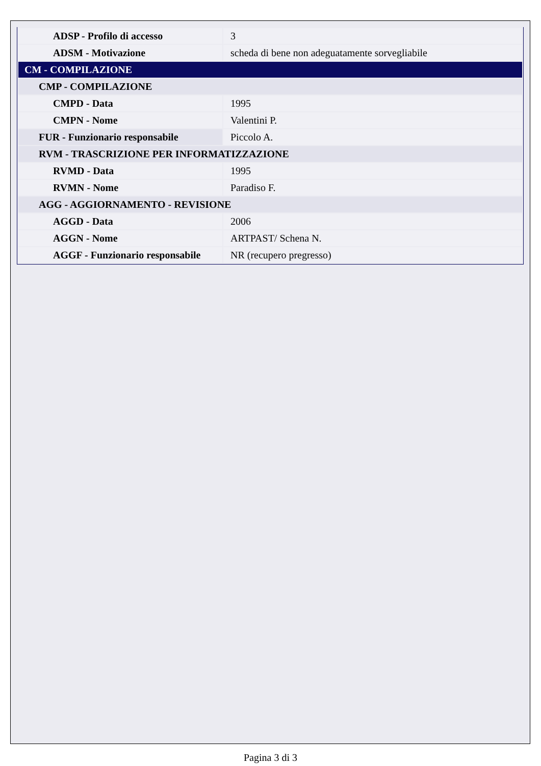| ADSP - Profilo di accesso | 3 |
| ADSM - Motivazione | scheda di bene non adeguatamente sorvegliabile |
| CM - COMPILAZIONE | |
| CMP - COMPILAZIONE | |
| CMPD - Data | 1995 |
| CMPN - Nome | Valentini P. |
| FUR - Funzionario responsabile | Piccolo A. |
| RVM - TRASCRIZIONE PER INFORMATIZZAZIONE | |
| RVMD - Data | 1995 |
| RVMN - Nome | Paradiso F. |
| AGG - AGGIORNAMENTO - REVISIONE | |
| AGGD - Data | 2006 |
| AGGN - Nome | ARTPAST/ Schena N. |
| AGGF - Funzionario responsabile | NR (recupero pregresso) |
Pagina 3 di 3